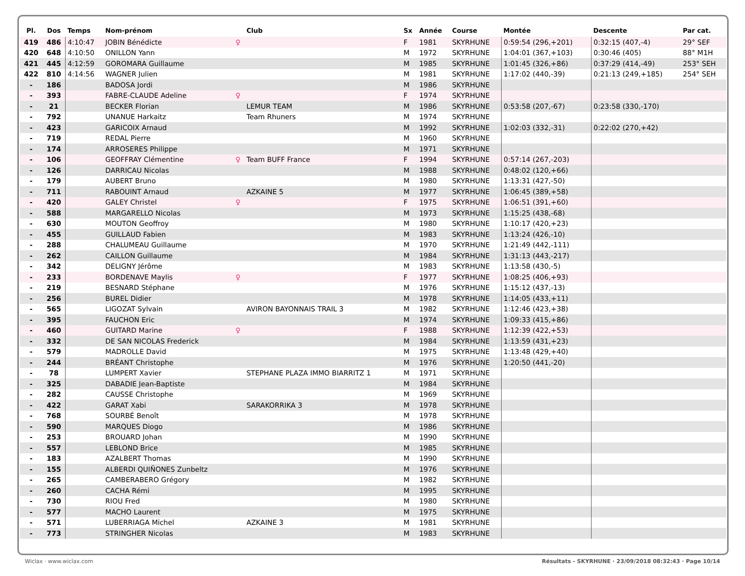| Pl. | Dos | Temps | Nom-prénom | | Club | Sx | Année | Course | Montée | Descente | Par cat. |
| --- | --- | --- | --- | --- | --- | --- | --- | --- | --- | --- | --- |
| 419 | 486 | 4:10:47 | JOBIN Bénédicte | ♀ | | F | 1981 | SKYRHUNE | 0:59:54 (296,+201) | 0:32:15 (407,-4) | 29° SEF |
| 420 | 648 | 4:10:50 | ONILLON Yann | | | M | 1972 | SKYRHUNE | 1:04:01 (367,+103) | 0:30:46 (405) | 88° M1H |
| 421 | 445 | 4:12:59 | GOROMARA Guillaume | | | M | 1985 | SKYRHUNE | 1:01:45 (326,+86) | 0:37:29 (414,-49) | 253° SEH |
| 422 | 810 | 4:14:56 | WAGNER Julien | | | M | 1981 | SKYRHUNE | 1:17:02 (440,-39) | 0:21:13 (249,+185) | 254° SEH |
| - | 186 | | BADOSA Jordi | | | M | 1986 | SKYRHUNE | | | |
| - | 393 | | FABRE-CLAUDE Adeline | ♀ | | F | 1974 | SKYRHUNE | | | |
| - | 21 | | BECKER Florian | | LEMUR TEAM | M | 1986 | SKYRHUNE | 0:53:58 (207,-67) | 0:23:58 (330,-170) | |
| - | 792 | | UNANUE Harkaitz | | Team Rhuners | M | 1974 | SKYRHUNE | | | |
| - | 423 | | GARICOIX Arnaud | | | M | 1992 | SKYRHUNE | 1:02:03 (332,-31) | 0:22:02 (270,+42) | |
| - | 719 | | REDAL Pierre | | | M | 1960 | SKYRHUNE | | | |
| - | 174 | | ARROSERES Philippe | | | M | 1971 | SKYRHUNE | | | |
| - | 106 | | GEOFFRAY Clémentine | ♀ | Team BUFF France | F | 1994 | SKYRHUNE | 0:57:14 (267,-203) | | |
| - | 126 | | DARRICAU Nicolas | | | M | 1988 | SKYRHUNE | 0:48:02 (120,+66) | | |
| - | 179 | | AUBERT Bruno | | | M | 1980 | SKYRHUNE | 1:13:31 (427,-50) | | |
| - | 711 | | RABOUINT Arnaud | | AZKAINE 5 | M | 1977 | SKYRHUNE | 1:06:45 (389,+58) | | |
| - | 420 | | GALEY Christel | ♀ | | F | 1975 | SKYRHUNE | 1:06:51 (391,+60) | | |
| - | 588 | | MARGARELLO Nicolas | | | M | 1973 | SKYRHUNE | 1:15:25 (438,-68) | | |
| - | 630 | | MOUTON Geoffroy | | | M | 1980 | SKYRHUNE | 1:10:17 (420,+23) | | |
| - | 455 | | GUILLAUD Fabien | | | M | 1983 | SKYRHUNE | 1:13:24 (426,-10) | | |
| - | 288 | | CHALUMEAU Guillaume | | | M | 1970 | SKYRHUNE | 1:21:49 (442,-111) | | |
| - | 262 | | CAILLON Guillaume | | | M | 1984 | SKYRHUNE | 1:31:13 (443,-217) | | |
| - | 342 | | DELIGNY Jérôme | | | M | 1983 | SKYRHUNE | 1:13:58 (430,-5) | | |
| - | 233 | | BORDENAVE Maylis | ♀ | | F | 1977 | SKYRHUNE | 1:08:25 (406,+93) | | |
| - | 219 | | BESNARD Stéphane | | | M | 1976 | SKYRHUNE | 1:15:12 (437,-13) | | |
| - | 256 | | BUREL Didier | | | M | 1978 | SKYRHUNE | 1:14:05 (433,+11) | | |
| - | 565 | | LIGOZAT Sylvain | | AVIRON BAYONNAIS TRAIL 3 | M | 1982 | SKYRHUNE | 1:12:46 (423,+38) | | |
| - | 395 | | FAUCHON Eric | | | M | 1974 | SKYRHUNE | 1:09:33 (415,+86) | | |
| - | 460 | | GUITARD Marine | ♀ | | F | 1988 | SKYRHUNE | 1:12:39 (422,+53) | | |
| - | 332 | | DE SAN NICOLAS Frederick | | | M | 1984 | SKYRHUNE | 1:13:59 (431,+23) | | |
| - | 579 | | MADROLLE David | | | M | 1975 | SKYRHUNE | 1:13:48 (429,+40) | | |
| - | 244 | | BRÉANT Christophe | | | M | 1976 | SKYRHUNE | 1:20:50 (441,-20) | | |
| - | 78 | | LUMPERT Xavier | | STEPHANE PLAZA IMMO BIARRITZ 1 | M | 1971 | SKYRHUNE | | | |
| - | 325 | | DABADIE Jean-Baptiste | | | M | 1984 | SKYRHUNE | | | |
| - | 282 | | CAUSSE Christophe | | | M | 1969 | SKYRHUNE | | | |
| - | 422 | | GARAT Xabi | | SARAKORRIKA 3 | M | 1978 | SKYRHUNE | | | |
| - | 768 | | SOURBÉ Benoît | | | M | 1978 | SKYRHUNE | | | |
| - | 590 | | MARQUES Diogo | | | M | 1986 | SKYRHUNE | | | |
| - | 253 | | BROUARD Johan | | | M | 1990 | SKYRHUNE | | | |
| - | 557 | | LEBLOND Brice | | | M | 1985 | SKYRHUNE | | | |
| - | 183 | | AZALBERT Thomas | | | M | 1990 | SKYRHUNE | | | |
| - | 155 | | ALBERDI QUIÑONES Zunbeltz | | | M | 1976 | SKYRHUNE | | | |
| - | 265 | | CAMBERABERO Grégory | | | M | 1982 | SKYRHUNE | | | |
| - | 260 | | CACHA Rémi | | | M | 1995 | SKYRHUNE | | | |
| - | 730 | | RIOU Fred | | | M | 1980 | SKYRHUNE | | | |
| - | 577 | | MACHO Laurent | | | M | 1975 | SKYRHUNE | | | |
| - | 571 | | LUBERRIAGA Michel | | AZKAINE 3 | M | 1981 | SKYRHUNE | | | |
| - | 773 | | STRINGHER Nicolas | | | M | 1983 | SKYRHUNE | | | |
Wiclax · www.wiclax.com Résultats - SKYRHUNE · 23/09/2018 08:32:43 · Page 10/14